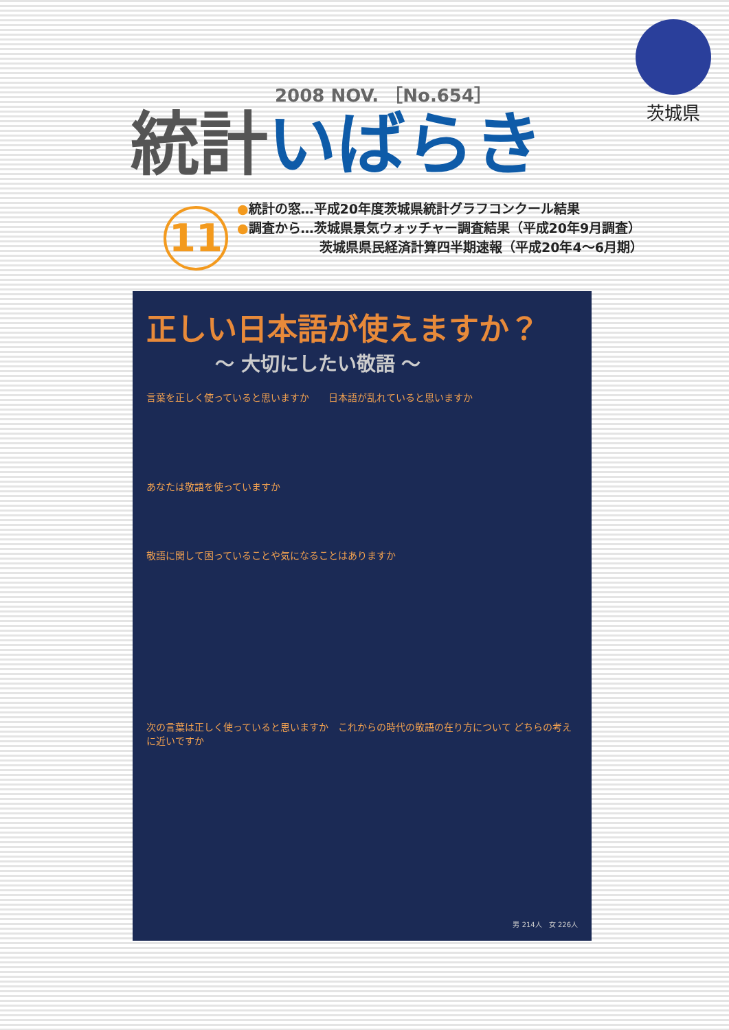茨城県
2008 NOV. ［No.654］
統計いばらき
11
●統計の窓…平成20年度茨城県統計グラフコンクール結果
●調査から…茨城県景気ウォッチャー調査結果（平成20年9月調査）
茨城県県民経済計算四半期速報（平成20年4～6月期）
正しい日本語が使えますか？
～ 大切にしたい敬語 ～
言葉を正しく使っていると思いますか　　日本語が乱れていると思いますか
あなたは敬語を使っていますか
敬語に関して困っていることや気になることはありますか
次の言葉は正しく使っていると思いますか　これからの時代の敬語の在り方について どちらの考えに近いですか
男 214人　女 226人